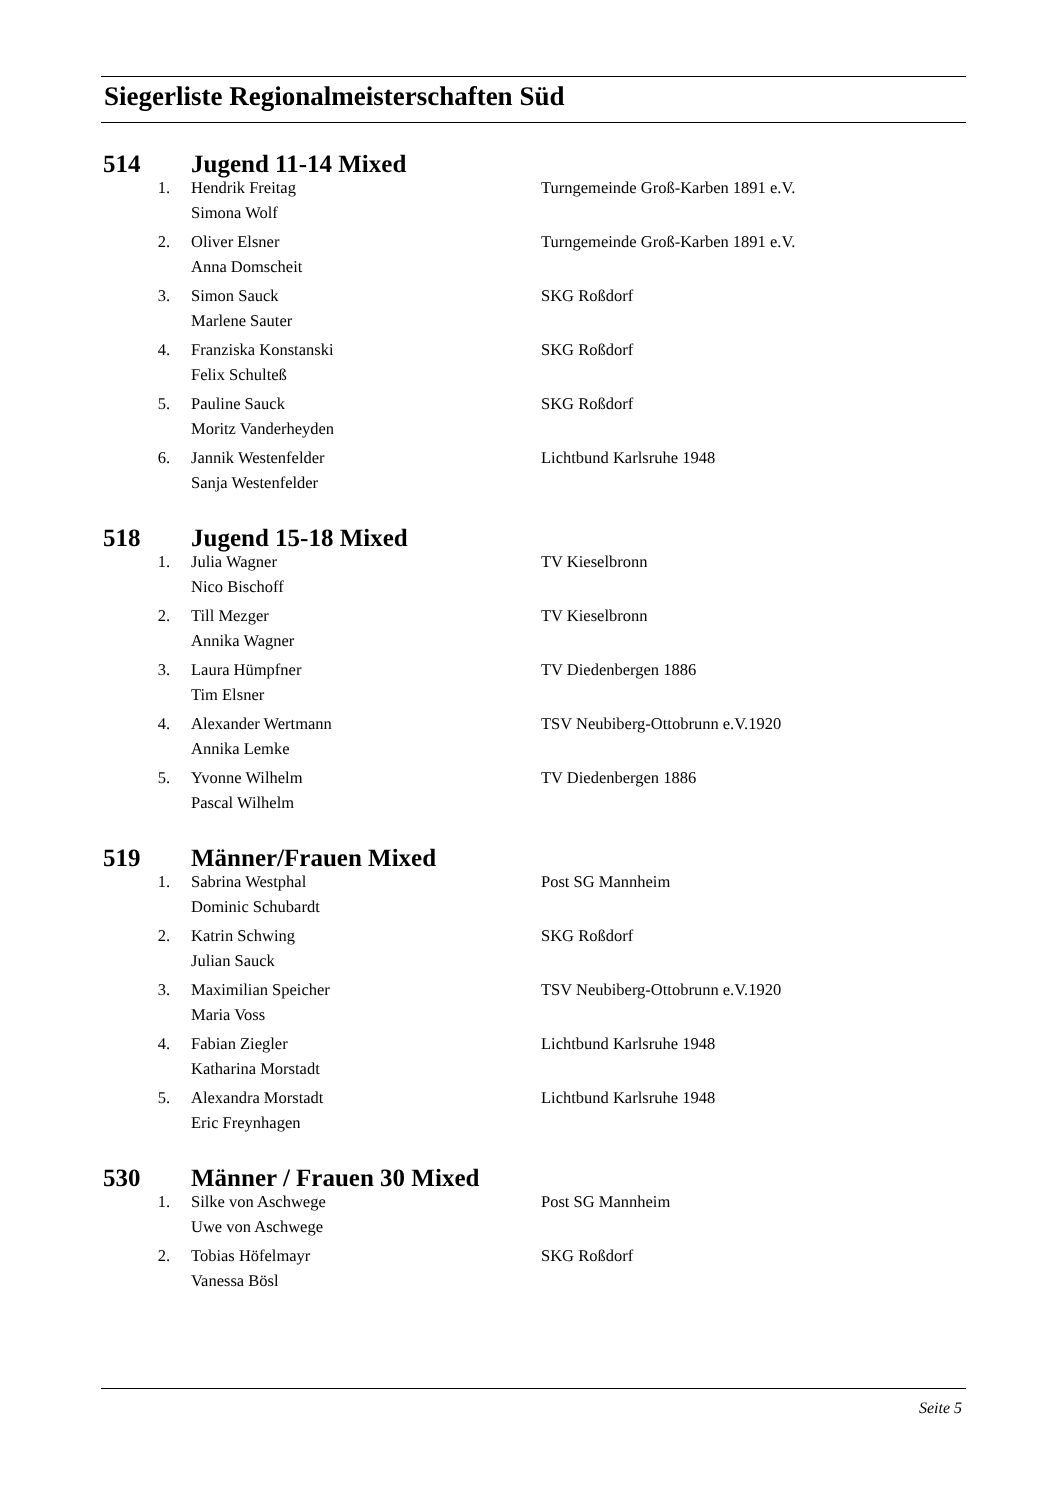Siegerliste Regionalmeisterschaften Süd
514 Jugend 11-14 Mixed
| 1. | Hendrik Freitag | Turngemeinde Groß-Karben 1891 e.V. |
| | Simona Wolf | |
| 2. | Oliver Elsner | Turngemeinde Groß-Karben 1891 e.V. |
| | Anna Domscheit | |
| 3. | Simon Sauck | SKG Roßdorf |
| | Marlene Sauter | |
| 4. | Franziska Konstanski | SKG Roßdorf |
| | Felix Schulteß | |
| 5. | Pauline Sauck | SKG Roßdorf |
| | Moritz Vanderheyden | |
| 6. | Jannik Westenfelder | Lichtbund Karlsruhe 1948 |
| | Sanja Westenfelder | |
518 Jugend 15-18 Mixed
| 1. | Julia Wagner | TV Kieselbronn |
| | Nico Bischoff | |
| 2. | Till Mezger | TV Kieselbronn |
| | Annika Wagner | |
| 3. | Laura Hümpfner | TV Diedenbergen 1886 |
| | Tim Elsner | |
| 4. | Alexander Wertmann | TSV Neubiberg-Ottobrunn e.V.1920 |
| | Annika Lemke | |
| 5. | Yvonne Wilhelm | TV Diedenbergen 1886 |
| | Pascal Wilhelm | |
519 Männer/Frauen Mixed
| 1. | Sabrina Westphal | Post SG Mannheim |
| | Dominic Schubardt | |
| 2. | Katrin Schwing | SKG Roßdorf |
| | Julian Sauck | |
| 3. | Maximilian Speicher | TSV Neubiberg-Ottobrunn e.V.1920 |
| | Maria Voss | |
| 4. | Fabian Ziegler | Lichtbund Karlsruhe 1948 |
| | Katharina Morstadt | |
| 5. | Alexandra Morstadt | Lichtbund Karlsruhe 1948 |
| | Eric Freynhagen | |
530 Männer / Frauen 30 Mixed
| 1. | Silke von Aschwege | Post SG Mannheim |
| | Uwe von Aschwege | |
| 2. | Tobias Höfelmayr | SKG Roßdorf |
| | Vanessa Bösl | |
Seite 5